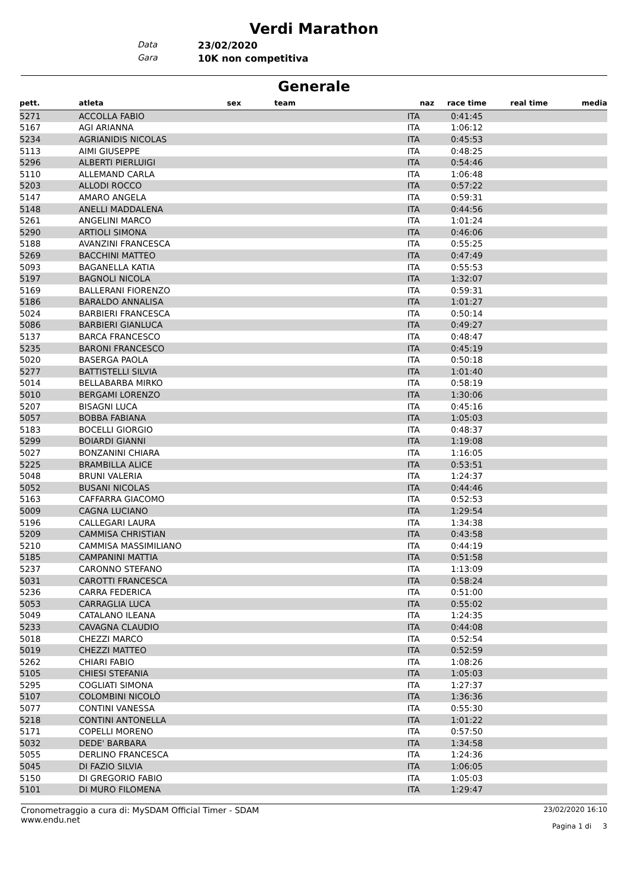Verdi Marathon
Data 23/02/2020
Gara 10K non competitiva
Generale
| pett. | atleta | sex | team | naz | race time | real time | media |
| --- | --- | --- | --- | --- | --- | --- | --- |
| 5271 | ACCOLLA FABIO | | | ITA | 0:41:45 | | |
| 5167 | AGI ARIANNA | | | ITA | 1:06:12 | | |
| 5234 | AGRIANIDIS NICOLAS | | | ITA | 0:45:53 | | |
| 5113 | AIMI GIUSEPPE | | | ITA | 0:48:25 | | |
| 5296 | ALBERTI PIERLUIGI | | | ITA | 0:54:46 | | |
| 5110 | ALLEMAND CARLA | | | ITA | 1:06:48 | | |
| 5203 | ALLODI ROCCO | | | ITA | 0:57:22 | | |
| 5147 | AMARO ANGELA | | | ITA | 0:59:31 | | |
| 5148 | ANELLI MADDALENA | | | ITA | 0:44:56 | | |
| 5261 | ANGELINI MARCO | | | ITA | 1:01:24 | | |
| 5290 | ARTIOLI SIMONA | | | ITA | 0:46:06 | | |
| 5188 | AVANZINI FRANCESCA | | | ITA | 0:55:25 | | |
| 5269 | BACCHINI MATTEO | | | ITA | 0:47:49 | | |
| 5093 | BAGANELLA KATIA | | | ITA | 0:55:53 | | |
| 5197 | BAGNOLI NICOLA | | | ITA | 1:32:07 | | |
| 5169 | BALLERANI FIORENZO | | | ITA | 0:59:31 | | |
| 5186 | BARALDO ANNALISA | | | ITA | 1:01:27 | | |
| 5024 | BARBIERI FRANCESCA | | | ITA | 0:50:14 | | |
| 5086 | BARBIERI GIANLUCA | | | ITA | 0:49:27 | | |
| 5137 | BARCA FRANCESCO | | | ITA | 0:48:47 | | |
| 5235 | BARONI FRANCESCO | | | ITA | 0:45:19 | | |
| 5020 | BASERGA PAOLA | | | ITA | 0:50:18 | | |
| 5277 | BATTISTELLI SILVIA | | | ITA | 1:01:40 | | |
| 5014 | BELLABARBA MIRKO | | | ITA | 0:58:19 | | |
| 5010 | BERGAMI LORENZO | | | ITA | 1:30:06 | | |
| 5207 | BISAGNI LUCA | | | ITA | 0:45:16 | | |
| 5057 | BOBBA FABIANA | | | ITA | 1:05:03 | | |
| 5183 | BOCELLI GIORGIO | | | ITA | 0:48:37 | | |
| 5299 | BOIARDI GIANNI | | | ITA | 1:19:08 | | |
| 5027 | BONZANINI CHIARA | | | ITA | 1:16:05 | | |
| 5225 | BRAMBILLA ALICE | | | ITA | 0:53:51 | | |
| 5048 | BRUNI VALERIA | | | ITA | 1:24:37 | | |
| 5052 | BUSANI NICOLAS | | | ITA | 0:44:46 | | |
| 5163 | CAFFARRA GIACOMO | | | ITA | 0:52:53 | | |
| 5009 | CAGNA LUCIANO | | | ITA | 1:29:54 | | |
| 5196 | CALLEGARI LAURA | | | ITA | 1:34:38 | | |
| 5209 | CAMMISA CHRISTIAN | | | ITA | 0:43:58 | | |
| 5210 | CAMMISA MASSIMILIANO | | | ITA | 0:44:19 | | |
| 5185 | CAMPANINI MATTIA | | | ITA | 0:51:58 | | |
| 5237 | CARONNO STEFANO | | | ITA | 1:13:09 | | |
| 5031 | CAROTTI FRANCESCA | | | ITA | 0:58:24 | | |
| 5236 | CARRA FEDERICA | | | ITA | 0:51:00 | | |
| 5053 | CARRAGLIA LUCA | | | ITA | 0:55:02 | | |
| 5049 | CATALANO ILEANA | | | ITA | 1:24:35 | | |
| 5233 | CAVAGNA CLAUDIO | | | ITA | 0:44:08 | | |
| 5018 | CHEZZI MARCO | | | ITA | 0:52:54 | | |
| 5019 | CHEZZI MATTEO | | | ITA | 0:52:59 | | |
| 5262 | CHIARI FABIO | | | ITA | 1:08:26 | | |
| 5105 | CHIESI STEFANIA | | | ITA | 1:05:03 | | |
| 5295 | COGLIATI SIMONA | | | ITA | 1:27:37 | | |
| 5107 | COLOMBINI NICOLÒ | | | ITA | 1:36:36 | | |
| 5077 | CONTINI VANESSA | | | ITA | 0:55:30 | | |
| 5218 | CONTINI ANTONELLA | | | ITA | 1:01:22 | | |
| 5171 | COPELLI MORENO | | | ITA | 0:57:50 | | |
| 5032 | DEDE' BARBARA | | | ITA | 1:34:58 | | |
| 5055 | DERLINO FRANCESCA | | | ITA | 1:24:36 | | |
| 5045 | DI FAZIO SILVIA | | | ITA | 1:06:05 | | |
| 5150 | DI GREGORIO FABIO | | | ITA | 1:05:03 | | |
| 5101 | DI MURO FILOMENA | | | ITA | 1:29:47 | | |
Cronometraggio a cura di: MySDAM Official Timer - SDAM
www.endu.net
23/02/2020 16:10
Pagina 1 di 3